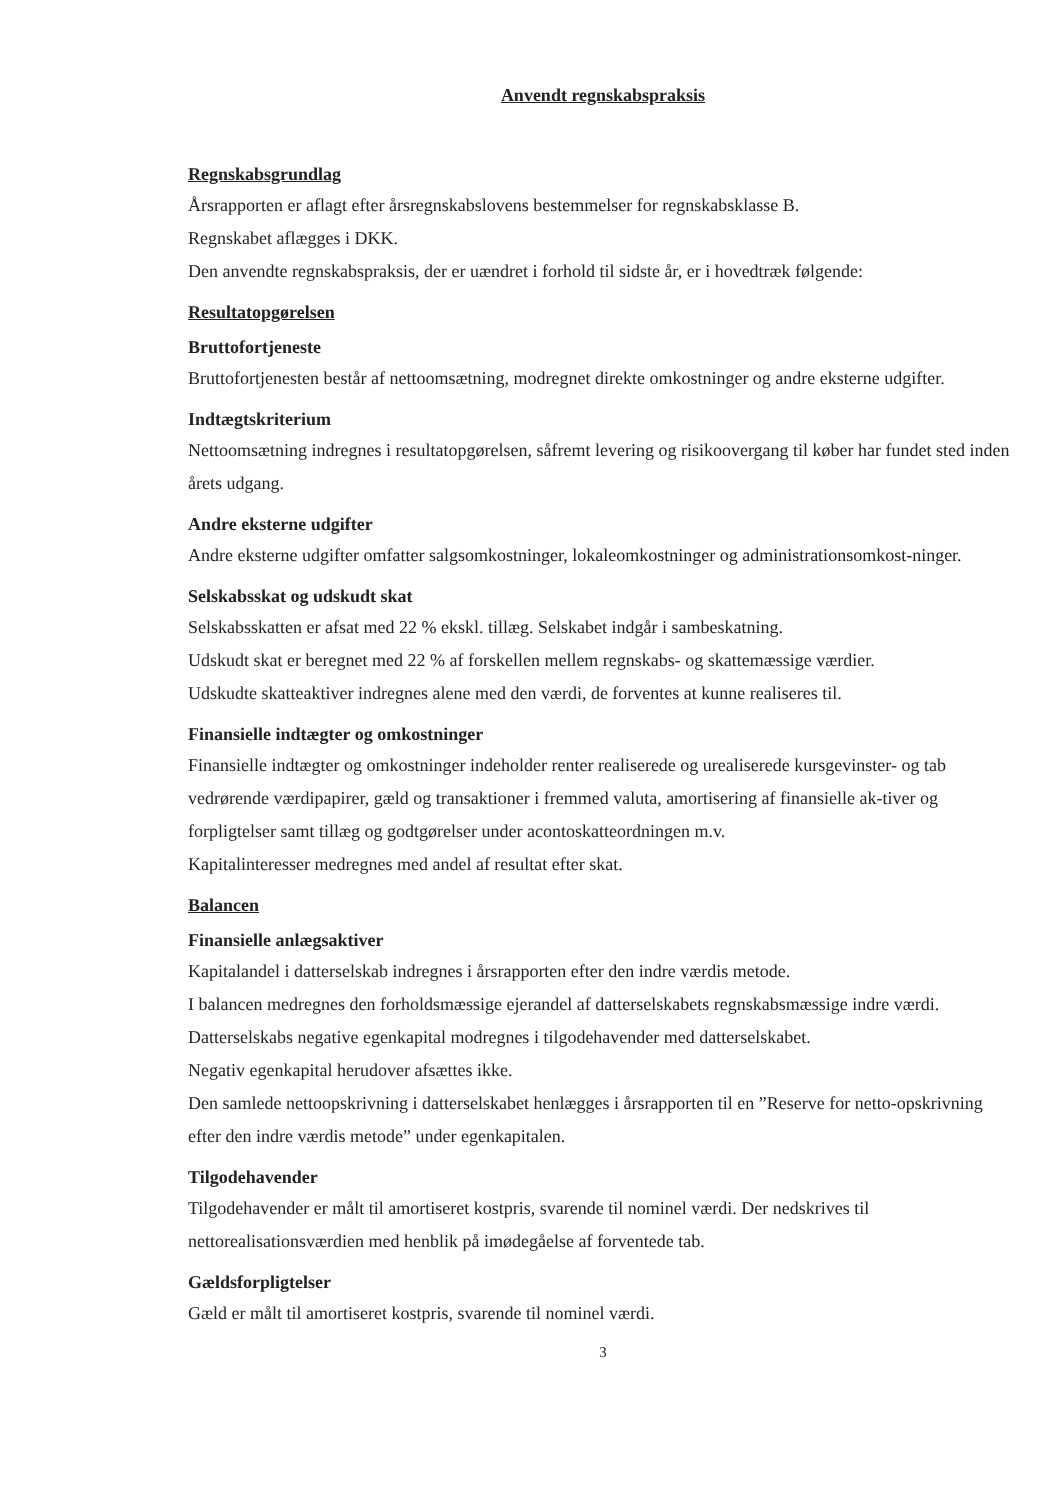Anvendt regnskabspraksis
Regnskabsgrundlag
Årsrapporten er aflagt efter årsregnskabslovens bestemmelser for regnskabsklasse B.
Regnskabet aflægges i DKK.
Den anvendte regnskabspraksis, der er uændret i forhold til sidste år, er i hovedtræk følgende:
Resultatopgørelsen
Bruttofortjeneste
Bruttofortjenesten består af nettoomsætning, modregnet direkte omkostninger og andre eksterne udgifter.
Indtægtskriterium
Nettoomsætning indregnes i resultatopgørelsen, såfremt levering og risikoovergang til køber har fundet sted inden årets udgang.
Andre eksterne udgifter
Andre eksterne udgifter omfatter salgsomkostninger, lokaleomkostninger og administrationsomkost-ninger.
Selskabsskat og udskudt skat
Selskabsskatten er afsat med 22 % ekskl. tillæg. Selskabet indgår i sambeskatning.
Udskudt skat er beregnet med 22 % af forskellen mellem regnskabs- og skattemæssige værdier.
Udskudte skatteaktiver indregnes alene med den værdi, de forventes at kunne realiseres til.
Finansielle indtægter og omkostninger
Finansielle indtægter og omkostninger indeholder renter realiserede og urealiserede kursgevinster- og tab vedrørende værdipapirer, gæld og transaktioner i fremmed valuta, amortisering af finansielle ak-tiver og forpligtelser samt tillæg og godtgørelser under acontoskatteordningen m.v.
Kapitalinteresser medregnes med andel af resultat efter skat.
Balancen
Finansielle anlægsaktiver
Kapitalandel i datterselskab indregnes i årsrapporten efter den indre værdis metode.
I balancen medregnes den forholdsmæssige ejerandel af datterselskabets regnskabsmæssige indre værdi. Datterselskabs negative egenkapital modregnes i tilgodehavender med datterselskabet.
Negativ egenkapital herudover afsættes ikke.
Den samlede nettoopskrivning i datterselskabet henlægges i årsrapporten til en ”Reserve for netto-opskrivning efter den indre værdis metode” under egenkapitalen.
Tilgodehavender
Tilgodehavender er målt til amortiseret kostpris, svarende til nominel værdi. Der nedskrives til nettorealisationsværdien med henblik på imødegåelse af forventede tab.
Gældsforpligtelser
Gæld er målt til amortiseret kostpris, svarende til nominel værdi.
3